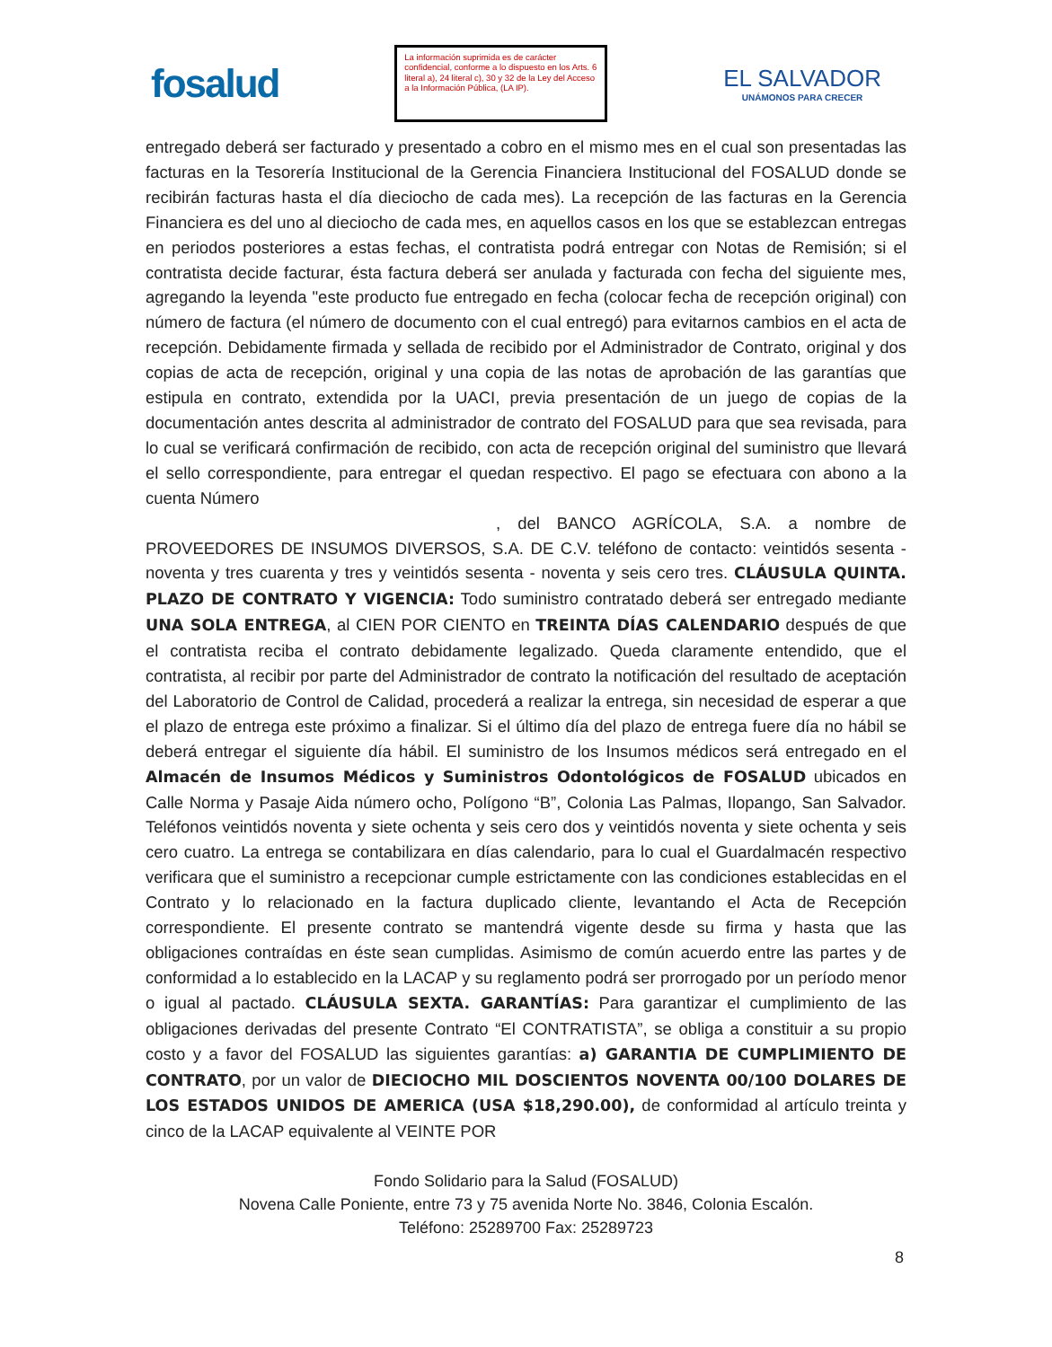fosalud
La información suprimida es de carácter confidencial, conforme a lo dispuesto en los Arts. 6 literal a), 24 literal c), 30 y 32 de la Ley del Acceso a la Información Pública, (LA IP).
EL SALVADOR
UNÁMONOS PARA CRECER
entregado deberá ser facturado y presentado a cobro en el mismo mes en el cual son presentadas las facturas en la Tesorería Institucional de la Gerencia Financiera Institucional del FOSALUD donde se recibirán facturas hasta el día dieciocho de cada mes). La recepción de las facturas en la Gerencia Financiera es del uno al dieciocho de cada mes, en aquellos casos en los que se establezcan entregas en periodos posteriores a estas fechas, el contratista podrá entregar con Notas de Remisión; si el contratista decide facturar, ésta factura deberá ser anulada y facturada con fecha del siguiente mes, agregando la leyenda "este producto fue entregado en fecha (colocar fecha de recepción original) con número de factura (el número de documento con el cual entregó) para evitarnos cambios en el acta de recepción. Debidamente firmada y sellada de recibido por el Administrador de Contrato, original y dos copias de acta de recepción, original y una copia de las notas de aprobación de las garantías que estipula en contrato, extendida por la UACI, previa presentación de un juego de copias de la documentación antes descrita al administrador de contrato del FOSALUD para que sea revisada, para lo cual se verificará confirmación de recibido, con acta de recepción original del suministro que llevará el sello correspondiente, para entregar el quedan respectivo. El pago se efectuara con abono a la cuenta Número
, del BANCO AGRÍCOLA, S.A. a nombre de PROVEEDORES DE INSUMOS DIVERSOS, S.A. DE C.V. teléfono de contacto: veintidós sesenta - noventa y tres cuarenta y tres y veintidós sesenta - noventa y seis cero tres. CLÁUSULA QUINTA. PLAZO DE CONTRATO Y VIGENCIA: Todo suministro contratado deberá ser entregado mediante UNA SOLA ENTREGA, al CIEN POR CIENTO en TREINTA DÍAS CALENDARIO después de que el contratista reciba el contrato debidamente legalizado. Queda claramente entendido, que el contratista, al recibir por parte del Administrador de contrato la notificación del resultado de aceptación del Laboratorio de Control de Calidad, procederá a realizar la entrega, sin necesidad de esperar a que el plazo de entrega este próximo a finalizar. Si el último día del plazo de entrega fuere día no hábil se deberá entregar el siguiente día hábil. El suministro de los Insumos médicos será entregado en el Almacén de Insumos Médicos y Suministros Odontológicos de FOSALUD ubicados en Calle Norma y Pasaje Aida número ocho, Polígono “B”, Colonia Las Palmas, Ilopango, San Salvador. Teléfonos veintidós noventa y siete ochenta y seis cero dos y veintidós noventa y siete ochenta y seis cero cuatro. La entrega se contabilizara en días calendario, para lo cual el Guardalmacén respectivo verificara que el suministro a recepcionar cumple estrictamente con las condiciones establecidas en el Contrato y lo relacionado en la factura duplicado cliente, levantando el Acta de Recepción correspondiente. El presente contrato se mantendrá vigente desde su firma y hasta que las obligaciones contraídas en éste sean cumplidas. Asimismo de común acuerdo entre las partes y de conformidad a lo establecido en la LACAP y su reglamento podrá ser prorrogado por un período menor o igual al pactado. CLÁUSULA SEXTA. GARANTÍAS: Para garantizar el cumplimiento de las obligaciones derivadas del presente Contrato “El CONTRATISTA”, se obliga a constituir a su propio costo y a favor del FOSALUD las siguientes garantías: a) GARANTIA DE CUMPLIMIENTO DE CONTRATO, por un valor de DIECIOCHO MIL DOSCIENTOS NOVENTA 00/100 DOLARES DE LOS ESTADOS UNIDOS DE AMERICA (USA $18,290.00), de conformidad al artículo treinta y cinco de la LACAP equivalente al VEINTE POR
Fondo Solidario para la Salud (FOSALUD)
Novena Calle Poniente, entre 73 y 75 avenida Norte No. 3846, Colonia Escalón.
Teléfono: 25289700 Fax: 25289723
8